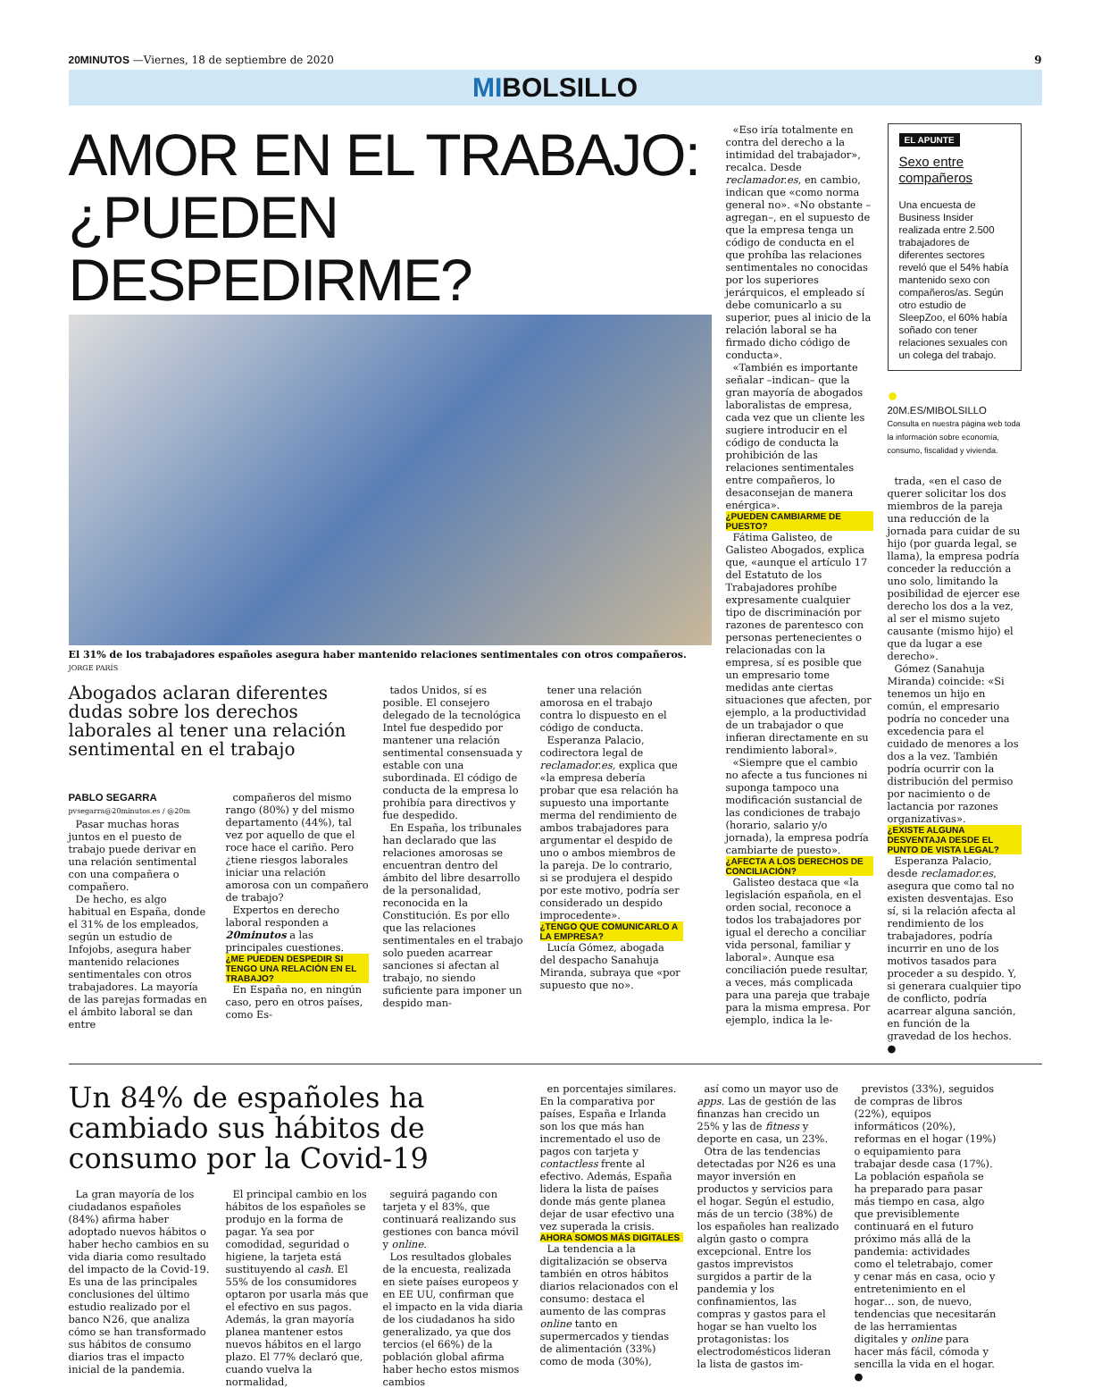20MINUTOS —Viernes, 18 de septiembre de 2020
9
MIBOLSILLO
AMOR EN EL TRABAJO: ¿PUEDEN DESPEDIRME?
El 31% de los trabajadores españoles asegura haber mantenido relaciones sentimentales con otros compañeros. JORGE PARÍS
Abogados aclaran diferentes dudas sobre los derechos laborales al tener una relación sentimental en el trabajo
tados Unidos, sí es posible. El consejero delegado de la tecnológica Intel fue despedido por mantener una relación sentimental consensuada y estable con una subordinada. El código de conducta de la empresa lo prohibía para directivos y fue despedido.
En España, los tribunales han declarado que las relaciones amorosas se encuentran dentro del ámbito del libre desarrollo de la personalidad, reconocida en la Constitución. Es por ello que las relaciones sentimentales en el trabajo solo pueden acarrear sanciones si afectan al trabajo, no siendo suficiente para imponer un despido man-
tener una relación amorosa en el trabajo contra lo dispuesto en el código de conducta.
Esperanza Palacio, codirectora legal de reclamador.es, explica que «la empresa debería probar que esa relación ha supuesto una importante merma del rendimiento de ambos trabajadores para argumentar el despido de uno o ambos miembros de la pareja. De lo contrario, si se produjera el despido por este motivo, podría ser considerado un despido improcedente».
¿TENGO QUE COMUNICARLO A LA EMPRESA?
Lucía Gómez, abogada del despacho Sanahuja Miranda, subraya que «por supuesto que no».
PABLO SEGARRA
pvsegarra@20minutos.es / @20m
Pasar muchas horas juntos en el puesto de trabajo puede derivar en una relación sentimental con una compañera o compañero.
De hecho, es algo habitual en España, donde el 31% de los empleados, según un estudio de Infojobs, asegura haber mantenido relaciones sentimentales con otros trabajadores. La mayoría de las parejas formadas en el ámbito laboral se dan entre
compañeros del mismo rango (80%) y del mismo departamento (44%), tal vez por aquello de que el roce hace el cariño. Pero ¿tiene riesgos laborales iniciar una relación amorosa con un compañero de trabajo?
Expertos en derecho laboral responden a 20minutos a las principales cuestiones.
¿ME PUEDEN DESPEDIR SI TENGO UNA RELACIÓN EN EL TRABAJO?
En España no, en ningún caso, pero en otros países, como Es-
«Eso iría totalmente en contra del derecho a la intimidad del trabajador», recalca. Desde reclamador.es, en cambio, indican que «como norma general no». «No obstante –agregan–, en el supuesto de que la empresa tenga un código de conducta en el que prohíba las relaciones sentimentales no conocidas por los superiores jerárquicos, el empleado sí debe comunicarlo a su superior, pues al inicio de la relación laboral se ha firmado dicho código de conducta».
«También es importante señalar –indican– que la gran mayoría de abogados laboralistas de empresa, cada vez que un cliente les sugiere introducir en el código de conducta la prohibición de las relaciones sentimentales entre compañeros, lo desaconsejan de manera enérgica».
¿PUEDEN CAMBIARME DE PUESTO?
Fátima Galisteo, de Galisteo Abogados, explica que, «aunque el artículo 17 del Estatuto de los Trabajadores prohíbe expresamente cualquier tipo de discriminación por razones de parentesco con personas pertenecientes o relacionadas con la empresa, sí es posible que un empresario tome medidas ante ciertas situaciones que afecten, por ejemplo, a la productividad de un trabajador o que infieran directamente en su rendimiento laboral».
«Siempre que el cambio no afecte a tus funciones ni suponga tampoco una modificación sustancial de las condiciones de trabajo (horario, salario y/o jornada), la empresa podría cambiarte de puesto».
¿AFECTA A LOS DERECHOS DE CONCILIACIÓN?
Galisteo destaca que «la legislación española, en el orden social, reconoce a todos los trabajadores por igual el derecho a conciliar vida personal, familiar y laboral». Aunque esa conciliación puede resultar, a veces, más complicada para una pareja que trabaje para la misma empresa. Por ejemplo, indica la le-
EL APUNTE
Sexo entre compañeros
Una encuesta de Business Insider realizada entre 2.500 trabajadores de diferentes sectores reveló que el 54% había mantenido sexo con compañeros/as. Según otro estudio de SleepZoo, el 60% había soñado con tener relaciones sexuales con un colega del trabajo.
●
20M.ES/MIBOLSILLO
Consulta en nuestra página web toda la información sobre economía, consumo, fiscalidad y vivienda.
trada, «en el caso de querer solicitar los dos miembros de la pareja una reducción de la jornada para cuidar de su hijo (por guarda legal, se llama), la empresa podría conceder la reducción a uno solo, limitando la posibilidad de ejercer ese derecho los dos a la vez, al ser el mismo sujeto causante (mismo hijo) el que da lugar a ese derecho».
Gómez (Sanahuja Miranda) coincide: «Si tenemos un hijo en común, el empresario podría no conceder una excedencia para el cuidado de menores a los dos a la vez. También podría ocurrir con la distribución del permiso por nacimiento o de lactancia por razones organizativas».
¿EXISTE ALGUNA DESVENTAJA DESDE EL PUNTO DE VISTA LEGAL?
Esperanza Palacio, desde reclamador.es, asegura que como tal no existen desventajas. Eso sí, si la relación afecta al rendimiento de los trabajadores, podría incurrir en uno de los motivos tasados para proceder a su despido. Y, si generara cualquier tipo de conflicto, podría acarrear alguna sanción, en función de la gravedad de los hechos. ●
Un 84% de españoles ha cambiado sus hábitos de consumo por la Covid-19
en porcentajes similares. En la comparativa por países, España e Irlanda son los que más han incrementado el uso de pagos con tarjeta y contactless frente al efectivo. Además, España lidera la lista de países donde más gente planea dejar de usar efectivo una vez superada la crisis.
AHORA SOMOS MÁS DIGITALES
La tendencia a la digitalización se observa también en otros hábitos diarios relacionados con el consumo: destaca el aumento de las compras online tanto en supermercados y tiendas de alimentación (33%) como de moda (30%),
así como un mayor uso de apps. Las de gestión de las finanzas han crecido un 25% y las de fitness y deporte en casa, un 23%.
Otra de las tendencias detectadas por N26 es una mayor inversión en productos y servicios para el hogar. Según el estudio, más de un tercio (38%) de los españoles han realizado algún gasto o compra excepcional. Entre los gastos imprevistos surgidos a partir de la pandemia y los confinamientos, las compras y gastos para el hogar se han vuelto los protagonistas: los electrodomésticos lideran la lista de gastos im-
previstos (33%), seguidos de compras de libros (22%), equipos informáticos (20%), reformas en el hogar (19%) o equipamiento para trabajar desde casa (17%). La población española se ha preparado para pasar más tiempo en casa, algo que previsiblemente continuará en el futuro próximo más allá de la pandemia: actividades como el teletrabajo, comer y cenar más en casa, ocio y entretenimiento en el hogar… son, de nuevo, tendencias que necesitarán de las herramientas digitales y online para hacer más fácil, cómoda y sencilla la vida en el hogar. ●
La gran mayoría de los ciudadanos españoles (84%) afirma haber adoptado nuevos hábitos o haber hecho cambios en su vida diaria como resultado del impacto de la Covid-19. Es una de las principales conclusiones del último estudio realizado por el banco N26, que analiza cómo se han transformado sus hábitos de consumo diarios tras el impacto inicial de la pandemia.
El principal cambio en los hábitos de los españoles se produjo en la forma de pagar. Ya sea por comodidad, seguridad o higiene, la tarjeta está sustituyendo al cash. El 55% de los consumidores optaron por usarla más que el efectivo en sus pagos. Además, la gran mayoría planea mantener estos nuevos hábitos en el largo plazo. El 77% declaró que, cuando vuelva la normalidad,
seguirá pagando con tarjeta y el 83%, que continuará realizando sus gestiones con banca móvil y online.
Los resultados globales de la encuesta, realizada en siete países europeos y en EE UU, confirman que el impacto en la vida diaria de los ciudadanos ha sido generalizado, ya que dos tercios (el 66%) de la población global afirma haber hecho estos mismos cambios